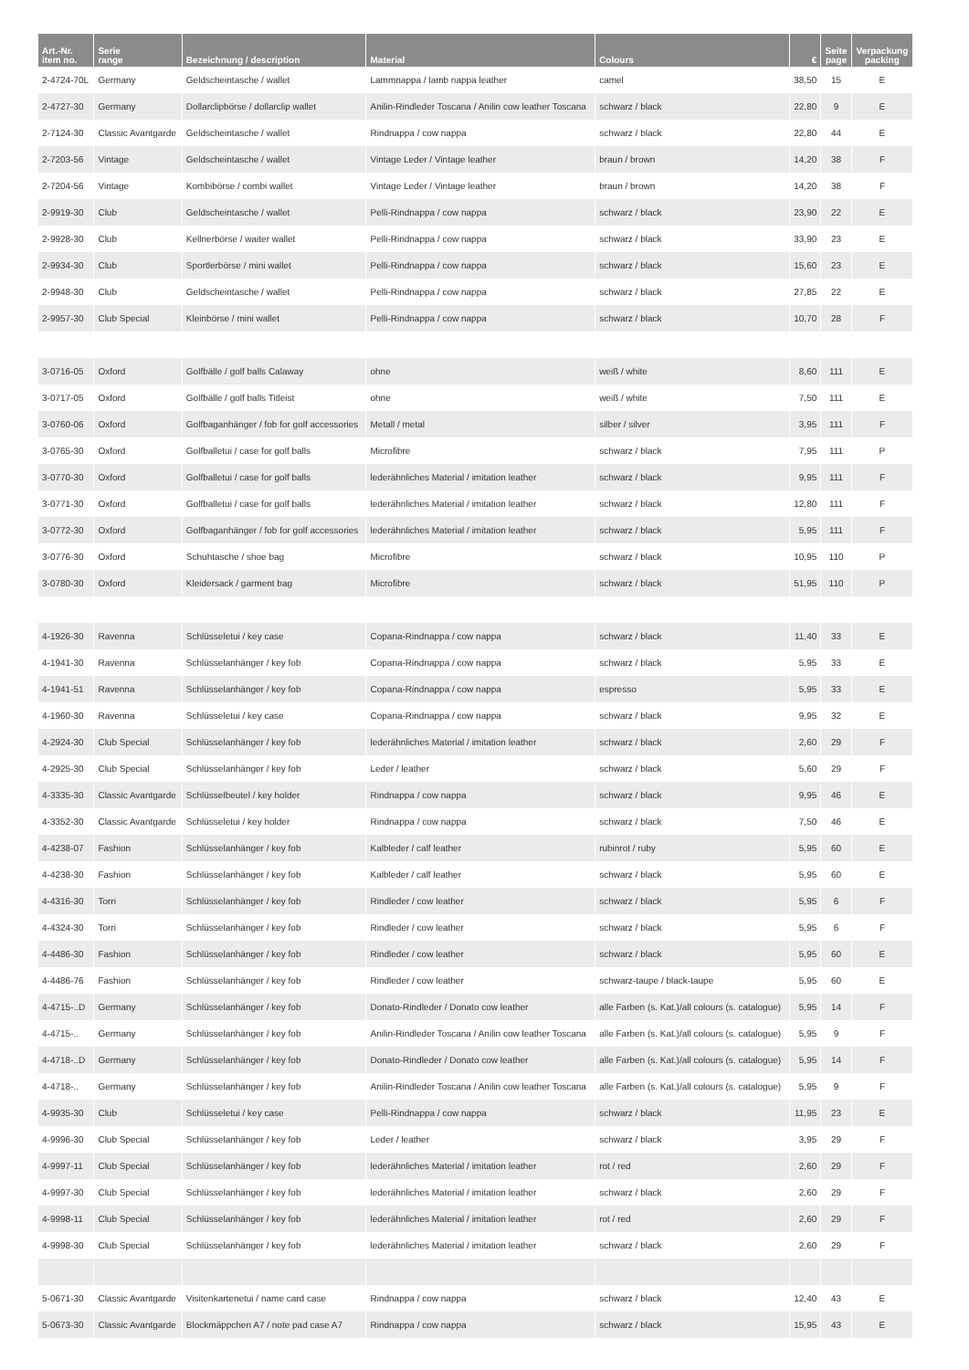| Art.-Nr. item no. | Serie range | Bezeichnung / description | Material | Colours | € | Seite page | Verpackung packing |
| --- | --- | --- | --- | --- | --- | --- | --- |
| 2-4724-70L | Germany | Geldscheintasche / wallet | Lammnappa / lamb nappa leather | camel | 38,50 | 15 | E |
| 2-4727-30 | Germany | Dollarclipbörse / dollarclip wallet | Anilin-Rindleder Toscana / Anilin cow leather Toscana | schwarz / black | 22,80 | 9 | E |
| 2-7124-30 | Classic Avantgarde | Geldscheintasche / wallet | Rindnappa / cow nappa | schwarz / black | 22,80 | 44 | E |
| 2-7203-56 | Vintage | Geldscheintasche / wallet | Vintage Leder / Vintage leather | braun / brown | 14,20 | 38 | F |
| 2-7204-56 | Vintage | Kombibörse / combi wallet | Vintage Leder / Vintage leather | braun / brown | 14,20 | 38 | F |
| 2-9919-30 | Club | Geldscheintasche / wallet | Pelli-Rindnappa / cow nappa | schwarz / black | 23,90 | 22 | E |
| 2-9928-30 | Club | Kellnerbörse / waiter wallet | Pelli-Rindnappa / cow nappa | schwarz / black | 33,90 | 23 | E |
| 2-9934-30 | Club | Sportlerbörse / mini wallet | Pelli-Rindnappa / cow nappa | schwarz / black | 15,60 | 23 | E |
| 2-9948-30 | Club | Geldscheintasche / wallet | Pelli-Rindnappa / cow nappa | schwarz / black | 27,85 | 22 | E |
| 2-9957-30 | Club Special | Kleinbörse / mini wallet | Pelli-Rindnappa / cow nappa | schwarz / black | 10,70 | 28 | F |
| 3-0716-05 | Oxford | Golfbälle / golf balls Calaway | ohne | weiß / white | 8,60 | 111 | E |
| 3-0717-05 | Oxford | Golfbälle / golf balls Titleist | ohne | weiß / white | 7,50 | 111 | E |
| 3-0760-06 | Oxford | Golfbaganhänger / fob for golf accessories | Metall / metal | silber / silver | 3,95 | 111 | F |
| 3-0765-30 | Oxford | Golfballetui / case for golf balls | Microfibre | schwarz / black | 7,95 | 111 | P |
| 3-0770-30 | Oxford | Golfballetui / case for golf balls | lederähnliches Material / imitation leather | schwarz / black | 9,95 | 111 | F |
| 3-0771-30 | Oxford | Golfballetui / case for golf balls | lederähnliches Material / imitation leather | schwarz / black | 12,80 | 111 | F |
| 3-0772-30 | Oxford | Golfbaganhänger / fob for golf accessories | lederähnliches Material / imitation leather | schwarz / black | 5,95 | 111 | F |
| 3-0776-30 | Oxford | Schuhtasche / shoe bag | Microfibre | schwarz / black | 10,95 | 110 | P |
| 3-0780-30 | Oxford | Kleidersack / garment bag | Microfibre | schwarz / black | 51,95 | 110 | P |
| 4-1926-30 | Ravenna | Schlüsseletui / key case | Copana-Rindnappa / cow nappa | schwarz / black | 11,40 | 33 | E |
| 4-1941-30 | Ravenna | Schlüsselanhänger / key fob | Copana-Rindnappa / cow nappa | schwarz / black | 5,95 | 33 | E |
| 4-1941-51 | Ravenna | Schlüsselanhänger / key fob | Copana-Rindnappa / cow nappa | espresso | 5,95 | 33 | E |
| 4-1960-30 | Ravenna | Schlüsseletui / key case | Copana-Rindnappa / cow nappa | schwarz / black | 9,95 | 32 | E |
| 4-2924-30 | Club Special | Schlüsselanhänger / key fob | lederähnliches Material / imitation leather | schwarz / black | 2,60 | 29 | F |
| 4-2925-30 | Club Special | Schlüsselanhänger / key fob | Leder / leather | schwarz / black | 5,60 | 29 | F |
| 4-3335-30 | Classic Avantgarde | Schlüsselbeutel / key holder | Rindnappa / cow nappa | schwarz / black | 9,95 | 46 | E |
| 4-3352-30 | Classic Avantgarde | Schlüsseletui / key holder | Rindnappa / cow nappa | schwarz / black | 7,50 | 46 | E |
| 4-4238-07 | Fashion | Schlüsselanhänger / key fob | Kalbleder / calf leather | rubinrot / ruby | 5,95 | 60 | E |
| 4-4238-30 | Fashion | Schlüsselanhänger / key fob | Kalbleder / calf leather | schwarz / black | 5,95 | 60 | E |
| 4-4316-30 | Torri | Schlüsselanhänger / key fob | Rindleder / cow leather | schwarz / black | 5,95 | 6 | F |
| 4-4324-30 | Torri | Schlüsselanhänger / key fob | Rindleder / cow leather | schwarz / black | 5,95 | 6 | F |
| 4-4486-30 | Fashion | Schlüsselanhänger / key fob | Rindleder / cow leather | schwarz / black | 5,95 | 60 | E |
| 4-4486-76 | Fashion | Schlüsselanhänger / key fob | Rindleder / cow leather | schwarz-taupe / black-taupe | 5,95 | 60 | E |
| 4-4715-..D | Germany | Schlüsselanhänger / key fob | Donato-Rindleder / Donato cow leather | alle Farben (s. Kat.)/all colours (s. catalogue) | 5,95 | 14 | F |
| 4-4715-.. | Germany | Schlüsselanhänger / key fob | Anilin-Rindleder Toscana / Anilin cow leather Toscana | alle Farben (s. Kat.)/all colours (s. catalogue) | 5,95 | 9 | F |
| 4-4718-..D | Germany | Schlüsselanhänger / key fob | Donato-Rindleder / Donato cow leather | alle Farben (s. Kat.)/all colours (s. catalogue) | 5,95 | 14 | F |
| 4-4718-.. | Germany | Schlüsselanhänger / key fob | Anilin-Rindleder Toscana / Anilin cow leather Toscana | alle Farben (s. Kat.)/all colours (s. catalogue) | 5,95 | 9 | F |
| 4-9935-30 | Club | Schlüsseletui / key case | Pelli-Rindnappa / cow nappa | schwarz / black | 11,95 | 23 | E |
| 4-9996-30 | Club Special | Schlüsselanhänger / key fob | Leder / leather | schwarz / black | 3,95 | 29 | F |
| 4-9997-11 | Club Special | Schlüsselanhänger / key fob | lederähnliches Material / imitation leather | rot / red | 2,60 | 29 | F |
| 4-9997-30 | Club Special | Schlüsselanhänger / key fob | lederähnliches Material / imitation leather | schwarz / black | 2,60 | 29 | F |
| 4-9998-11 | Club Special | Schlüsselanhänger / key fob | lederähnliches Material / imitation leather | rot / red | 2,60 | 29 | F |
| 4-9998-30 | Club Special | Schlüsselanhänger / key fob | lederähnliches Material / imitation leather | schwarz / black | 2,60 | 29 | F |
| 5-0671-30 | Classic Avantgarde | Visitenkartenetui / name card case | Rindnappa / cow nappa | schwarz / black | 12,40 | 43 | E |
| 5-0673-30 | Classic Avantgarde | Blockmäppchen A7 / note pad case A7 | Rindnappa / cow nappa | schwarz / black | 15,95 | 43 | E |